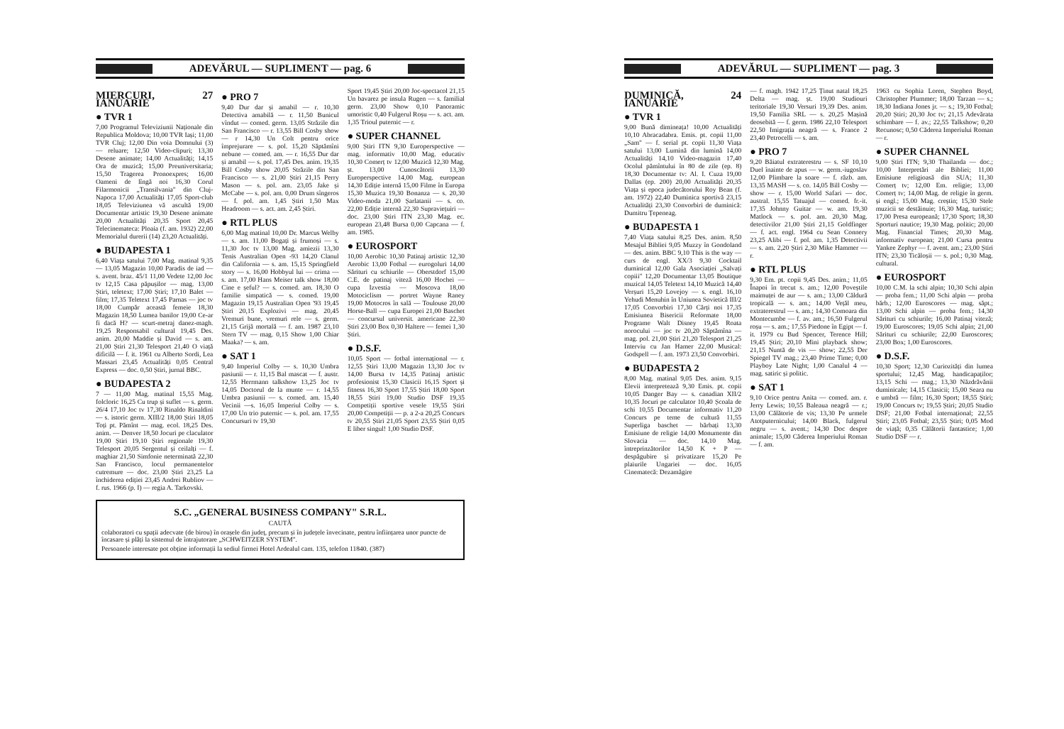ADEVĂRUL — SUPLIMENT — pag. 6
MIERCURI, 27 IANUARIE
● TVR 1
7,00 Programul Televiziunii Naționale din Republica Moldova; 10,00 TVR Iași; 11,00 TVR Cluj; 12,00 Din voia Domnului (3) — reluare; 12,50 Video-clipuri; 13,30 Desene animate; 14,00 Actualități; 14,15 Ora de muzică; 15,00 Preuniversitaria; 15,50 Tragerea Pronoexpres; 16,00 Oameni de lîngă noi 16,30 Corul Filarmonicii „Transilvania" din Cluj-Napoca 17,00 Actualități 17,05 Sport-club 18,05 Televiziunea vă ascultă 19,00 Documentar artistic 19,30 Desene animate 20,00 Actualități 20,35 Sport 20,45 Telecinemateca: Ploaia (f. am. 1932) 22,00 Memorialul durerii (14) 23,20 Actualități.
● BUDAPESTA 1
6,40 Viața satului 7,00 Mag. matinal 9,35 — 13,05 Magazin 10,00 Paradis de iad — s. avent. braz. 45/1 11,00 Vedete 12,00 Joc tv 12,15 Casa păpușilor — mag. 13,00 Știri, teletext; 17,00 Știri; 17,10 Balet — film; 17,35 Teletext 17,45 Parnas — joc tv 18,00 Cumpăr această femeie 18,30 Magazin 18,50 Lumea banilor 19,00 Ce-ar fi dacă H? — scurt-metraj danez-magh. 19,25 Responsabil cultural 19,45 Des. anim. 20,00 Maddie și David — s. am. 21,00 Știri 21,30 Telesport 21,40 O viață dificilă — f. it. 1961 cu Alberto Sordi, Lea Massari 23,45 Actualități 0,05 Central Express — doc. 0,50 Știri, jurnal BBC.
● BUDAPESTA 2
7 — 11,00 Mag. matinal 15,55 Mag. folcloric 16,25 Cu trup și suflet — s. germ. 26/4 17,10 Joc tv 17,30 Rinaldo Rinaldini — s. istoric germ. XIII/2 18,00 Știri 18,05 Toți pt. Pămînt — mag. ecol. 18,25 Des. anim. — Denver 18,50 Jocuri pe claculator 19,00 Știri 19,10 Știri regionale 19,30 Telesport 20,05 Sergentul și ceilalți — f. maghiar 21,50 Simfonie neterminată 22,30 San Francisco, locul permanentelor cutremure — doc. 23,00 Știri 23,25 La închiderea ediției 23,45 Andrei Rubliov — f. rus. 1966 (p. I) — regia A. Tarkovski.
● PRO 7
9,40 Dur dar și amabil — r. 10,30 Detectiva amabilă — r. 11,50 Bunicul vîndut — comed. germ. 13,05 Străzile din San Francisco — r. 13,55 Bill Cosby show — r 14,30 Un Colt pentru orice împrejurare — s. pol. 15,20 Săptămîni nebune — comed. am. — r. 16,55 Dur dar și amabil — s. pol. 17,45 Des. anim. 19,35 Bill Cosby show 20,05 Străzile din San Francisco — s. 21,00 Știri 21,15 Perry Mason — s. pol. am. 23,05 Jake și McCabe — s. pol. am. 0,00 Drum sîngeros — f. pol. am. 1,45 Știri 1,50 Max Headroom — s. act. am. 2,45 Știri.
● RTL PLUS
6,00 Mag matinal 10,00 Dr. Marcus Welby — s. am. 11,00 Bogați și frumoși — s. 11,30 Joc tv 13,00 Mag. amiezii 13,30 Tenis Australian Open -93 14,20 Clanul din California — s. am. 15,15 Springfield story — s. 16,00 Hobbyul lui — crima — s. am. 17,00 Hans Meiser talk show 18,00 Cine e șeful? — s. comed. am. 18,30 O familie simpatică — s. comed. 19,00 Magazin 19,15 Australian Open '93 19,45 Știri 20,15 Explozivi — mag. 20,45 Vremuri bune, vremuri rele — s. germ. 21,15 Grijă mortală — f. am. 1987 23,10 Stern TV — mag. 0,15 Show 1,00 Chiar Maaka? — s. am.
● SAT 1
9,40 Imperiul Colby — s. 10,30 Umbra pasiunii — r. 11,15 Bal mascat — f. austr. 12,55 Herrmann talkshow 13,25 Joc tv 14,05 Doctorul de la munte — r. 14,55 Umbra pasiunii — s. comed. am. 15,40 Vecinii —s. 16,05 Imperiul Colby — s. 17,00 Un trio puternic — s. pol. am. 17,55 Concursuri tv 19,30
Sport 19,45 Știri 20,00 Joc-spectacol 21,15 Un bavarez pe insula Rugen — s. familial germ. 23,00 Show 0,10 Panoramic umoristic 0,40 Fulgerul Roșu — s. act. am. 1,35 Trioul puternic — r.
● SUPER CHANNEL
9,00 Știri ITN 9,30 Europerspective — mag. informativ 10,00 Mag. educativ 10,30 Comerț tv 12,00 Muzică 12,30 Mag. șt. 13,00 Cunoscătorii 13,30 Europerspective 14,00 Mag. european 14,30 Ediție internă 15,00 Filme în Europa 15,30 Muzica 19,30 Bonanza — s. 20,30 Video-moda 21,00 Șarlatanii — s. co. 22,00 Ediție internă 22,30 Supraviețuiri — doc. 23,00 Știri ITN 23,30 Mag. ec. european 23,48 Bursa 0,00 Capcana — f. am. 1985.
● EUROSPORT
10,00 Aerobic 10,30 Patinaj artistic 12,30 Aerobic 13,00 Fotbal — eurogoluri 14,00 Sărituri cu schiurile — Oberstdorf 15,00 C.E. de patinaj viteză 16,00 Hochei — cupa Izvestia — Moscova 18,00 Motociclism — portret Wayne Raney 19,00 Motocros în sală — Toulouse 20,00 Horse-Ball — cupa Europei 21,00 Baschet — concursul universit. americane 22,30 Știri 23,00 Box 0,30 Haltere — femei 1,30 Știri.
● D.S.F.
10,05 Sport — fotbal internațional — r. 12,55 Știri 13,00 Magazin 13,30 Joc tv 14,00 Bursa tv 14,35 Patinaj artistic profesionist 15,30 Clasicii 16,15 Sport și fitness 16,30 Sport 17,55 Știri 18,00 Sport 18,55 Știri 19,00 Studio DSF 19,35 Competiții sportive vesele 19,55 Știri 20,00 Competiții — p. a 2-a 20,25 Concurs tv 20,55 Știri 21,05 Sport 23,55 Știri 0,05 E liber singul! 1,00 Studio DSF.
S.C. „GENERAL BUSINESS COMPANY" S.R.L.
CAUTĂ
colaboratori cu spații adecvate (de birou) în orașele din județ, precum și în județele învecinate, pentru înființarea unor puncte de încasare și plăți la sistemul de întrajutorare „SCHWEITZER SYSTEM".
Persoanele interesate pot obține informații la sediul firmei Hotel Ardealul cam. 135, telefon 11840. (387)
ADEVĂRUL — SUPLIMENT — pag. 3
DUMINICĂ, 24 IANUARIE
● TVR 1
9,00 Bună dimineața! 10,00 Actualități 10,10 Abracadabra. Emis. pt. copii 11,00 „Sam" — f. serial pt. copii 11,30 Viața satului 13,00 Lumină din lumină 14,00 Actualități 14,10 Video-magazin 17,40 Ocolul pămîntului în 80 de zile (ep. 8) 18,30 Documentar tv: Al. I. Cuza 19,00 Dallas (ep. 200) 20,00 Actualități 20,35 Viața și epoca judecătorului Roy Bean (f. am. 1972) 22,40 Duminica sportivă 23,15 Actualități 23,30 Convorbiri de duminică: Dumitru Țepeneag.
● BUDAPESTA 1
7,40 Viața satului 8,25 Des. anim. 8,50 Mesajul Bibliei 9,05 Muzzy în Gondoland — des. anim. BBC 9,10 This is the way — curs de engl. XX/3 9,30 Cocktail duminical 12,00 Gala Asociației „Salvați copiii" 12,20 Documentar 13,05 Boutique muzical 14,05 Teletext 14,10 Muzică 14,40 Verșuri 15,20 Lovejoy — s. engl. 16,10 Yehudi Menuhin în Uniunea Sovietică III/2 17,05 Convorbiri 17,30 Cărți noi 17,35 Emisiunea Bisericii Reformate 18,00 Programe Walt Disney 19,45 Roata norocului — joc tv 20,20 Săptămîna — mag. pol. 21,00 Știri 21,20 Telesport 21,25 Interviu cu Jan Hamer 22,00 Musical: Godspell — f. am. 1973 23,50 Convorbiri.
● BUDAPESTA 2
8,00 Mag. matinal 9,05 Des. anim. 9,15 Elevii interpretează 9,30 Emis. pt. copii 10,05 Danger Bay — s. canadian XII/2 10,35 Jocuri pe calculator 10,40 Școala de schi 10,55 Documentar informativ 11,20 Concurs pe teme de cultură 11,55 Superliga baschet — bărbați 13,30 Emisiune de religie 14,00 Monumente din Slovacia — doc. 14,10 Mag. întreprinzătorilor 14,50 K + P — despăgubire și privatizare 15,20 Pe plaiurile Ungariei — doc. 16,05 Cinematecă: Dezamăgire
— f. magh. 1942 17,25 Ținut natal 18,25 Delta — mag. șt. 19,00 Studiouri teritoriale 19,30 Versuri 19,39 Des. anim. 19,50 Familia SRL — s. 20,25 Mașină deosebită — f. germ. 1986 22,10 Telesport 22,50 Imigrația neagră — s. France 2 23,40 Petrocelli — s. am.
● PRO 7
9,20 Băiatul extraterestru — s. SF 10,10 Duel înainte de apus — w. germ.-iugoslav 12,00 Plimbare la soare — f. răzb. am. 13,35 MASH — s. co. 14,05 Bill Cosby — show — r. 15,00 World Safari — doc. austral. 15,55 Tatuajul — comed. fr.-it. 17,35 Johnny Guitar — w. am. 19,30 Matlock — s. pol. am. 20,30 Mag. detectivilor 21,00 Știri 21,15 Goldfinger — f. act. engl. 1964 cu Sean Connery 23,25 Alibi — f. pol. am. 1,35 Detectivii — s. am. 2,20 Știri 2,30 Mike Hammer — r.
● RTL PLUS
9,30 Em. pt. copii 9,45 Des. anim.; 11,05 Înapoi în trecut s. am.; 12,00 Poveștile maimuței de aur — s. am.; 13,00 Căldură tropicală — s. am.; 14,00 Vețăl meu, extraterestrul — s. am.; 14,30 Comoara din Montecumbe — f. av. am.; 16,50 Fulgerul roșu — s. am.; 17,55 Piedone în Egipt — f. it. 1979 cu Bud Spencer, Terence Hill; 19,45 Știri; 20,10 Mini playback show; 21,15 Nuntă de vis — show; 22,55 Der Spiegel TV mag.; 23,40 Prime Time; 0,00 Playboy Late Night; 1,00 Canalul 4 — mag. satiric și politic.
● SAT 1
9,10 Orice pentru Anita — comed. am. r. Jerry Lewis; 10,55 Baleaua neagră — r.; 13,00 Călătorie de vis; 13,30 Pe urmele Atotputernicului; 14,00 Black, fulgerul negru — s. avent.; 14,30 Doc despre animale; 15,00 Căderea Imperiului Roman — f. am.
1963 cu Sophia Loren, Stephen Boyd, Christopher Plummer; 18,00 Tarzan — s.; 18,30 Indiana Jones jr. — s.; 19,30 Fotbal; 20,20 Știri; 20,30 Joc tv; 21,15 Adevărata schimbare — f. av.; 22,55 Talkshow; 0,20 Recunosc; 0,50 Căderea Imperiului Roman — r.
● SUPER CHANNEL
9,00 Știri ITN; 9,30 Thailanda — doc.; 10,00 Interpretări ale Bibliei; 11,00 Emisiune religioasă din SUA; 11,30 Comerț tv; 12,00 Em. religie; 13,00 Comerț tv; 14,00 Mag. de religie în germ. și engl.; 15,00 Mag. creștin; 15,30 Stele muzicii se destăinuie; 16,30 Mag. turistic; 17,00 Presa europeană; 17,30 Sport; 18,30 Sporturi nautice; 19,30 Mag. politic; 20,00 Mag. Financial Times; 20,30 Mag. informativ european; 21,00 Cursa pentru Yankee Zephyr — f. avent. am.; 23,00 Știri ITN; 23,30 Ticăloșii — s. pol.; 0,30 Mag. cultural.
● EUROSPORT
10,00 C.M. la schi alpin; 10,30 Schi alpin — proba fem.; 11,00 Schi alpin — proba bărb.; 12,00 Euroscores — mag. săpt.; 13,00 Schi alpin — proba fem.; 14,30 Sărituri cu schiurile; 16,00 Patinaj viteză; 19,00 Euroscores; 19,05 Schi alpin; 21,00 Sărituri cu schiurile; 22,00 Euroscores; 23,00 Box; 1,00 Euroscores.
● D.S.F.
10,30 Sport; 12,30 Curiozități din lumea sportului; 12,45 Mag. handicapaților; 13,15 Schi — mag.; 13,30 Năzdrăvănii duminicale; 14,15 Clasicii; 15,00 Seara nu e umbră — film; 16,30 Sport; 18,55 Știri; 19,00 Concurs tv; 19,55 Știri; 20,05 Studio DSF; 21,00 Fotbal internațional; 22,55 Știri; 23,05 Fotbal; 23,55 Știri; 0,05 Mod de viață; 0,35 Călătorii fantastice; 1,00 Studio DSF — r.